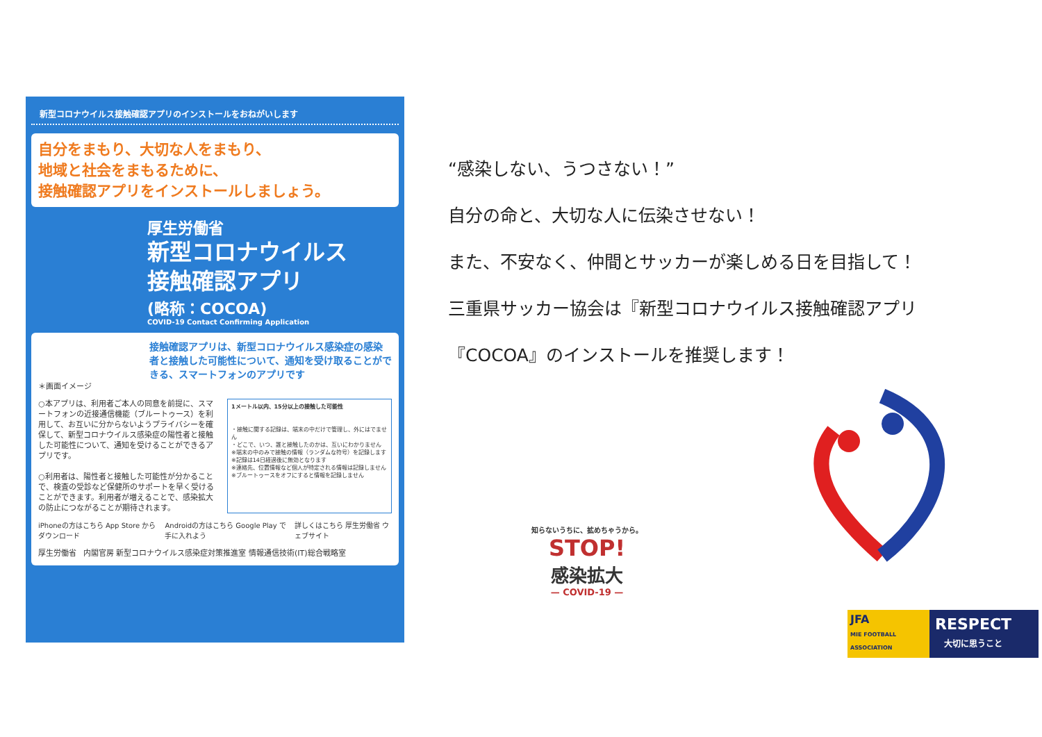新型コロナウイルス接触確認アプリのインストールをおねがいします
自分をまもり、大切な人をまもり、
地域と社会をまもるために、
接触確認アプリをインストールしましょう。
厚生労働省
新型コロナウイルス
接触確認アプリ
(略称：COCOA)
COVID-19 Contact Confirming Application
接触確認アプリは、新型コロナウイルス感染症の感染者と接触した可能性について、通知を受け取ることができる、スマートフォンのアプリです
＊画面イメージ
○本アプリは、利用者ご本人の同意を前提に、スマートフォンの近接通信機能（ブルートゥース）を利用して、お互いに分からないようプライバシーを確保して、新型コロナウイルス感染症の陽性者と接触した可能性について、通知を受けることができるアプリです。
○利用者は、陽性者と接触した可能性が分かることで、検査の受診など保健所のサポートを早く受けることができます。利用者が増えることで、感染拡大の防止につながることが期待されます。
1メートル以内、15分以上の接触した可能性
・接触に関する記録は、端末の中だけで管理し、外にはでません
・どこで、いつ、誰と接触したのかは、互いにわかりません
※端末の中のみで接触の情報（ランダムな符号）を記録します
※記録は14日経過後に無効となります
※連絡先、位置情報など個人が特定される情報は記録しません
※ブルートゥースをオフにすると情報を記録しません
iPhoneの方はこちら App Store からダウンロード Androidの方はこちら Google Play で手に入れよう 詳しくはこちら 厚生労働省 ウェブサイト
厚生労働省 内閣官房 新型コロナウイルス感染症対策推進室 情報通信技術(IT)総合戦略室
“感染しない、うつさない！”
自分の命と、大切な人に伝染させない！
また、不安なく、仲間とサッカーが楽しめる日を目指して！
三重県サッカー協会は『新型コロナウイルス接触確認アプリ
『COCOA』のインストールを推奨します！
知らないうちに、拡めちゃうから。
STOP!
感染拡大
— COVID-19 —
JFA
MIE FOOTBALL ASSOCIATION
RESPECT
大切に思うこと